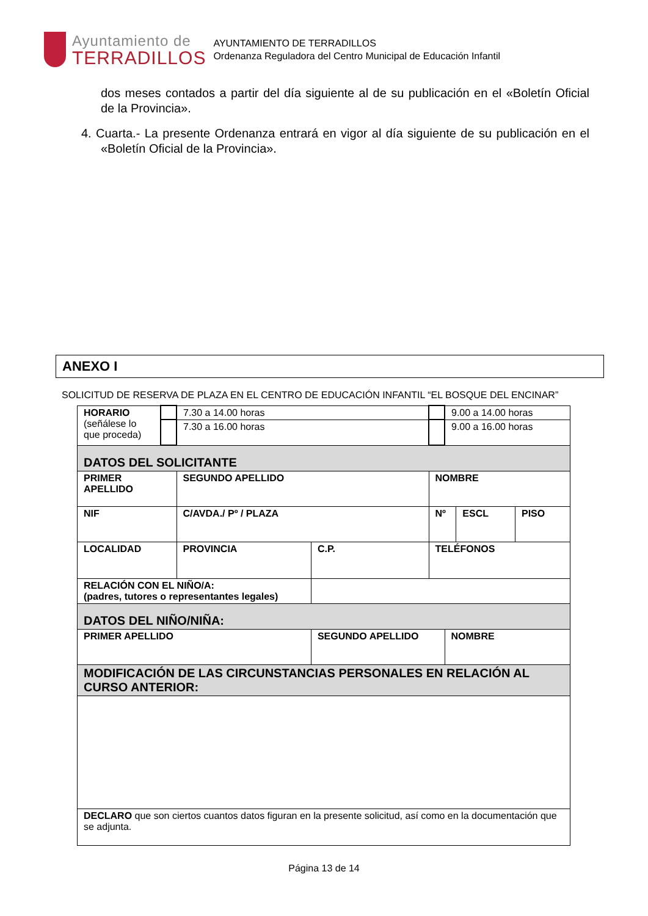Ayuntamiento de
TERRADILLOS
AYUNTAMIENTO DE TERRADILLOS
Ordenanza Reguladora del Centro Municipal de Educación Infantil
dos meses contados a partir del día siguiente al de su publicación en el «Boletín Oficial de la Provincia».
4. Cuarta.- La presente Ordenanza entrará en vigor al día siguiente de su publicación en el «Boletín Oficial de la Provincia».
ANEXO I
SOLICITUD DE RESERVA DE PLAZA EN EL CENTRO DE EDUCACIÓN INFANTIL “EL BOSQUE DEL ENCINAR”
| HORARIO (señálese lo que proceda) | | 7.30 a 14.00 horas | | | | 9.00 a 14.00 horas | | |
| | | 7.30 a 16.00 horas | | | | 9.00 a 16.00 horas | | |
| DATOS DEL SOLICITANTE | | | | | | | | |
| PRIMER APELLIDO | | SEGUNDO APELLIDO | | | NOMBRE | | | |
| NIF | | C/AVDA./ Pº / PLAZA | | | Nº | | ESCL | PISO |
| LOCALIDAD | | PROVINCIA | C.P. | TELÉFONOS | | | | |
| RELACIÓN CON EL NIÑO/A: (padres, tutores o representantes legales) | | | | | | | | |
| DATOS DEL NIÑO/NIÑA: | | | | | | | | |
| PRIMER APELLIDO | | | SEGUNDO APELLIDO | | | NOMBRE | | |
| MODIFICACIÓN DE LAS CIRCUNSTANCIAS PERSONALES EN RELACIÓN AL CURSO ANTERIOR: | | | | | | | | |
| DECLARO que son ciertos cuantos datos figuran en la presente solicitud, así como en la documentación que se adjunta. | | | | | | | | |
Página 13 de 14